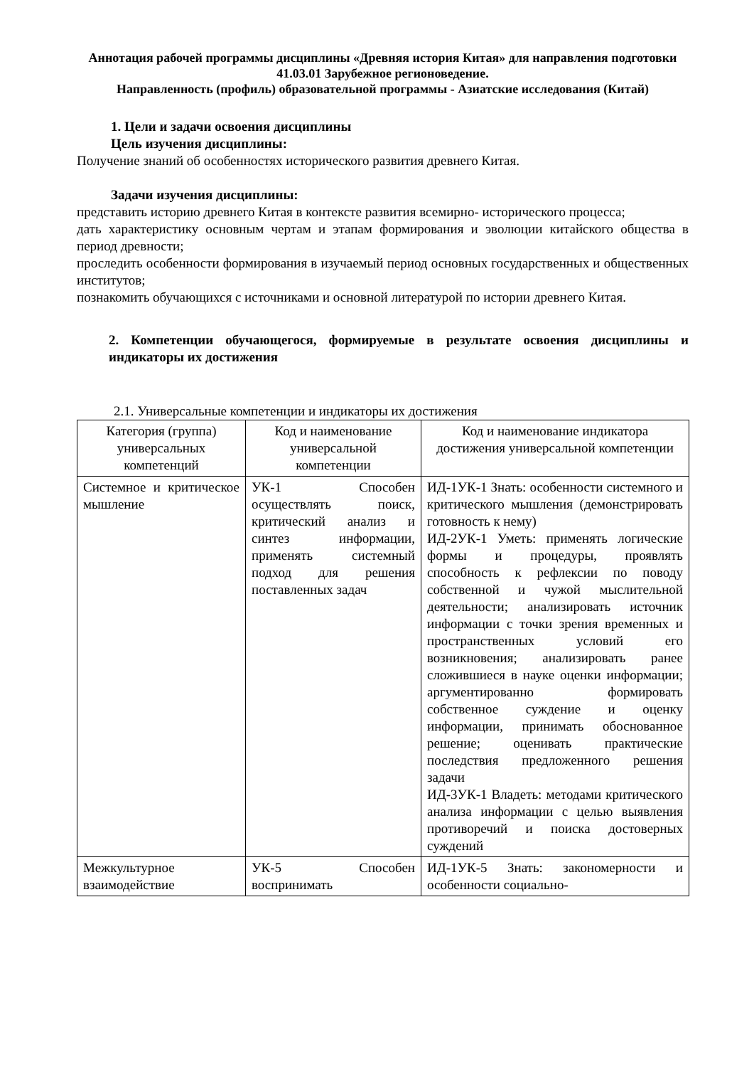Аннотация рабочей программы дисциплины «Древняя история Китая» для направления подготовки 41.03.01 Зарубежное регионоведение.
Направленность (профиль) образовательной программы - Азиатские исследования (Китай)
1. Цели и задачи освоения дисциплины
Цель изучения дисциплины:
Получение знаний об особенностях исторического развития древнего Китая.
Задачи изучения дисциплины:
представить историю древнего Китая в контексте развития всемирно- исторического процесса;
дать характеристику основным чертам и этапам формирования и эволюции китайского общества в период древности;
проследить особенности формирования в изучаемый период основных государственных и общественных институтов;
познакомить обучающихся с источниками и основной литературой по истории древнего Китая.
2. Компетенции обучающегося, формируемые в результате освоения дисциплины и индикаторы их достижения
2.1. Универсальные компетенции и индикаторы их достижения
| Категория (группа) универсальных компетенций | Код и наименование универсальной компетенции | Код и наименование индикатора достижения универсальной компетенции |
| --- | --- | --- |
| Системное и критическое мышление | УК-1 Способен осуществлять поиск, критический анализ и синтез информации, применять системный подход для решения поставленных задач | ИД-1УК-1 Знать: особенности системного и критического мышления (демонстрировать готовность к нему) ИД-2УК-1 Уметь: применять логические формы и процедуры, проявлять способность к рефлексии по поводу собственной и чужой мыслительной деятельности; анализировать источник информации с точки зрения временных и пространственных условий его возникновения; анализировать ранее сложившиеся в науке оценки информации; аргументированно формировать собственное суждение и оценку информации, принимать обоснованное решение; оценивать практические последствия предложенного решения задачи ИД-3УК-1 Владеть: методами критического анализа информации с целью выявления противоречий и поиска достоверных суждений |
| Межкультурное взаимодействие | УК-5 Способен воспринимать | ИД-1УК-5 Знать: закономерности и особенности социально- |